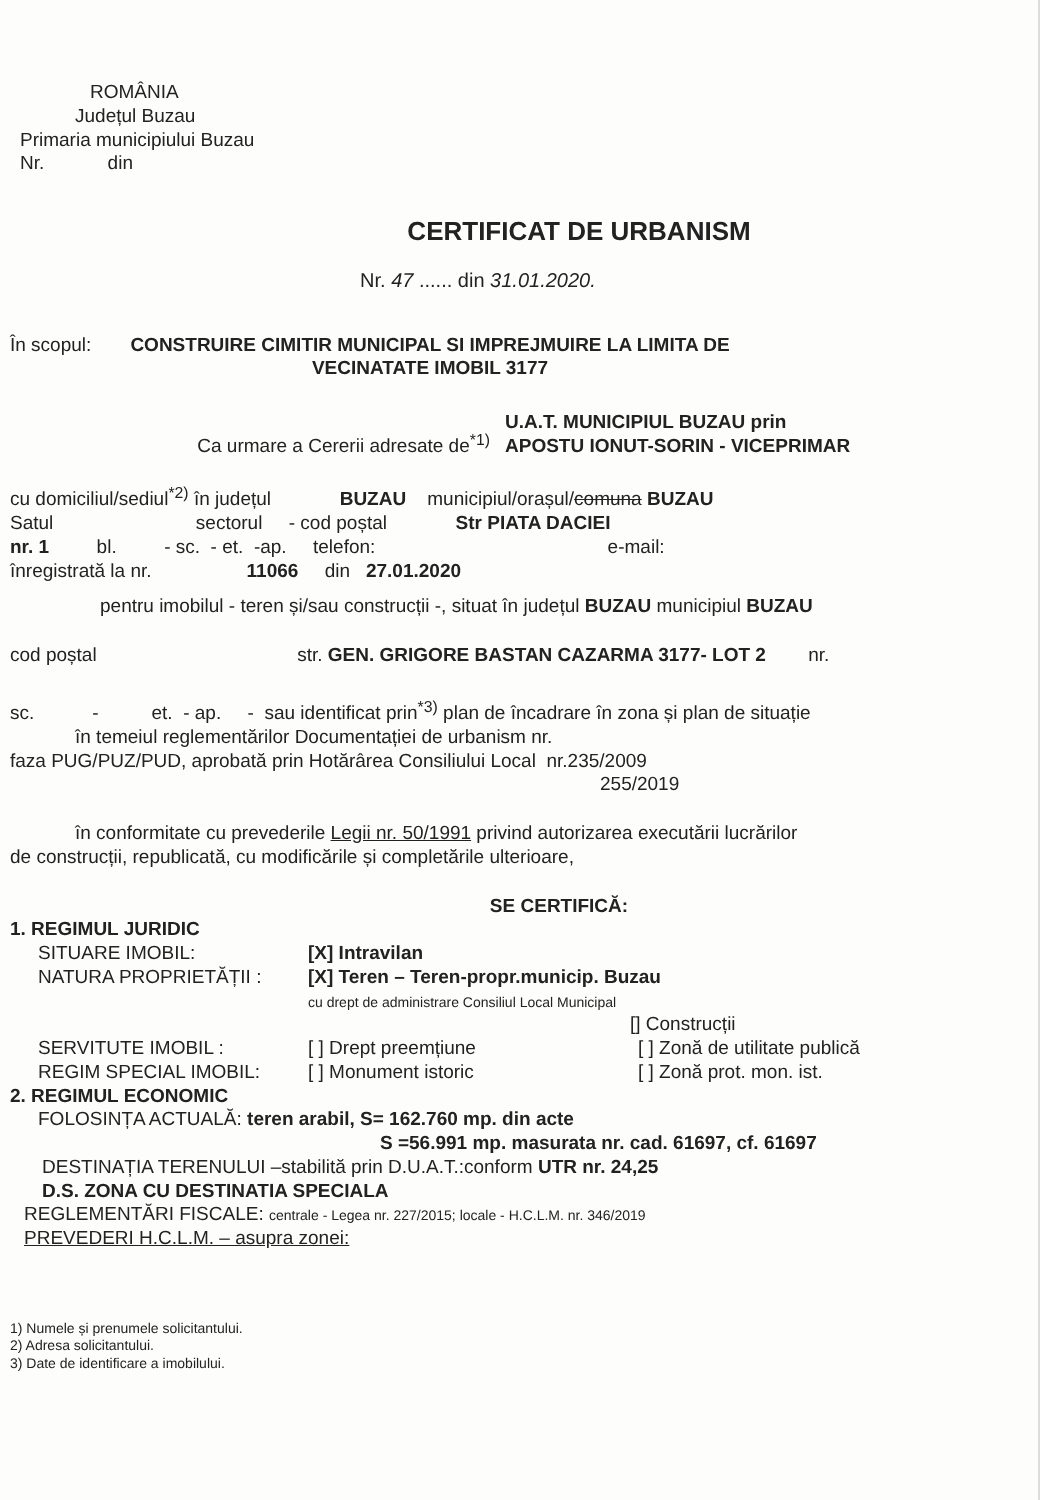ROMÂNIA
Județul Buzau
Primaria municipiului Buzau
Nr. din
CERTIFICAT DE URBANISM
Nr. 47 ...... din 31.01.2020.
În scopul: CONSTRUIRE CIMITIR MUNICIPAL SI IMPREJMUIRE LA LIMITA DE VECINATATE IMOBIL 3177
Ca urmare a Cererii adresate de<sup>*1)</sup> U.A.T. MUNICIPIUL BUZAU prin
APOSTU IONUT-SORIN - VICEPRIMAR
cu domiciliul/sediul<sup>*2)</sup> în județul BUZAU municipiul/orașul/comuna BUZAU
Satul sectorul - cod poștal Str PIATA DACIEI
nr. 1 bl. - sc. - et. -ap. telefon: e-mail:
înregistrată la nr. 11066 din 27.01.2020
pentru imobilul - teren și/sau construcții -, situat în județul BUZAU municipiul BUZAU
cod poștal str. GEN. GRIGORE BASTAN CAZARMA 3177- LOT 2 nr.
sc. - et. - ap. - sau identificat prin<sup>*3)</sup> plan de încadrare în zona și plan de situație
în temeiul reglementărilor Documentației de urbanism nr.
faza PUG/PUZ/PUD, aprobată prin Hotărârea Consiliului Local nr.235/2009
255/2019
în conformitate cu prevederile Legii nr. 50/1991 privind autorizarea executării lucrărilor
de construcții, republicată, cu modificările și completările ulterioare,
SE CERTIFICĂ:
1. REGIMUL JURIDIC
SITUARE IMOBIL: [X] Intravilan
NATURA PROPRIETĂȚII : [X] Teren – Teren-propr.municip. Buzau
cu drept de administrare Consiliul Local Municipal
[] Construcții
SERVITUTE IMOBIL : [ ] Drept preemțiune [ ] Zonă de utilitate publică
REGIM SPECIAL IMOBIL: [ ] Monument istoric [ ] Zonă prot. mon. ist.
2. REGIMUL ECONOMIC
FOLOSINȚA ACTUALĂ: teren arabil, S= 162.760 mp. din acte
S =56.991 mp. masurata nr. cad. 61697, cf. 61697
DESTINAȚIA TERENULUI –stabilită prin D.U.A.T.:conform UTR nr. 24,25
D.S. ZONA CU DESTINATIA SPECIALA
REGLEMENTĂRI FISCALE: centrale - Legea nr. 227/2015; locale - H.C.L.M. nr. 346/2019
PREVEDERI H.C.L.M. – asupra zonei:
1) Numele și prenumele solicitantului.
2) Adresa solicitantului.
3) Date de identificare a imobilului.